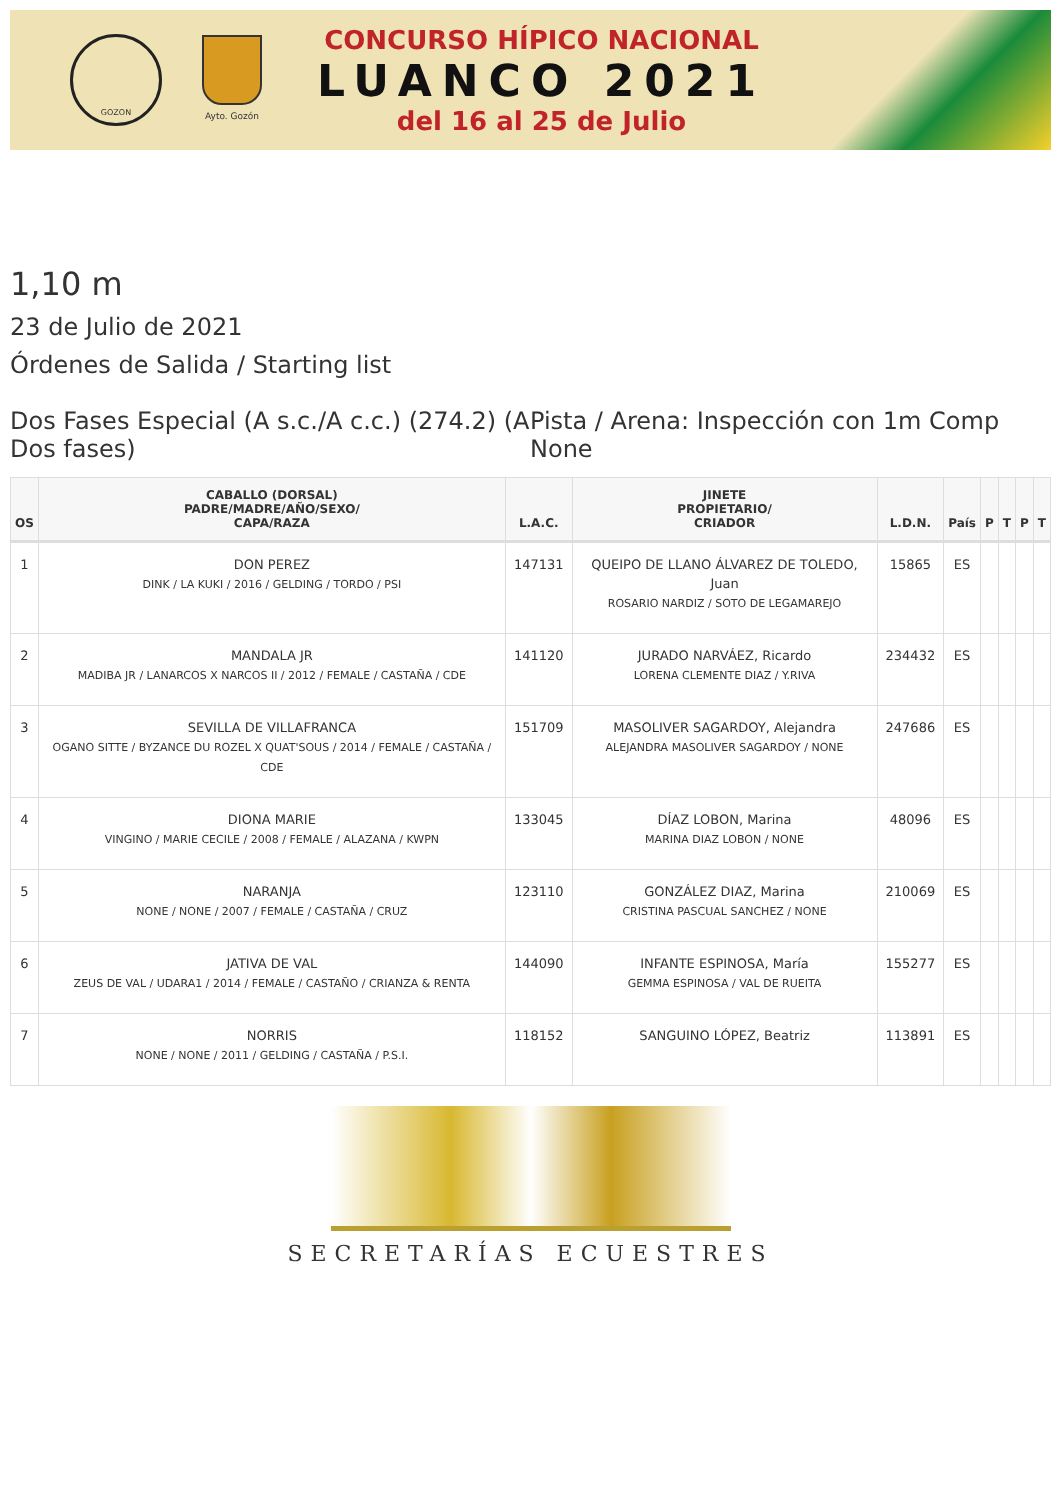GOZON
Ayto. Gozón
CONCURSO HÍPICO NACIONAL
LUANCO 2021
del 16 al 25 de Julio
1,10 m
23 de Julio de 2021
Órdenes de Salida / Starting list
Dos Fases Especial (A s.c./A c.c.) (274.2) (A Dos fases)
Pista / Arena: Inspección con 1m Comp None
| OS | CABALLO (DORSAL) PADRE/MADRE/AÑO/SEXO/ CAPA/RAZA | L.A.C. | JINETE PROPIETARIO/ CRIADOR | L.D.N. | País | P | T | P | T |
| --- | --- | --- | --- | --- | --- | --- | --- | --- | --- |
| 1 | DON PEREZ DINK / LA KUKI / 2016 / GELDING / TORDO / PSI | 147131 | QUEIPO DE LLANO ÁLVAREZ DE TOLEDO, Juan ROSARIO NARDIZ / SOTO DE LEGAMAREJO | 15865 | ES | | | | |
| 2 | MANDALA JR MADIBA JR / LANARCOS X NARCOS II / 2012 / FEMALE / CASTAÑA / CDE | 141120 | JURADO NARVÁEZ, Ricardo LORENA CLEMENTE DIAZ / Y.RIVA | 234432 | ES | | | | |
| 3 | SEVILLA DE VILLAFRANCA OGANO SITTE / BYZANCE DU ROZEL X QUAT'SOUS / 2014 / FEMALE / CASTAÑA / CDE | 151709 | MASOLIVER SAGARDOY, Alejandra ALEJANDRA MASOLIVER SAGARDOY / NONE | 247686 | ES | | | | |
| 4 | DIONA MARIE VINGINO / MARIE CECILE / 2008 / FEMALE / ALAZANA / KWPN | 133045 | DÍAZ LOBON, Marina MARINA DIAZ LOBON / NONE | 48096 | ES | | | | |
| 5 | NARANJA NONE / NONE / 2007 / FEMALE / CASTAÑA / CRUZ | 123110 | GONZÁLEZ DIAZ, Marina CRISTINA PASCUAL SANCHEZ / NONE | 210069 | ES | | | | |
| 6 | JATIVA DE VAL ZEUS DE VAL / UDARA1 / 2014 / FEMALE / CASTAÑO / CRIANZA & RENTA | 144090 | INFANTE ESPINOSA, María GEMMA ESPINOSA / VAL DE RUEITA | 155277 | ES | | | | |
| 7 | NORRIS NONE / NONE / 2011 / GELDING / CASTAÑA / P.S.I. | 118152 | SANGUINO LÓPEZ, Beatriz | 113891 | ES | | | | |
SECRETARÍAS ECUESTRES